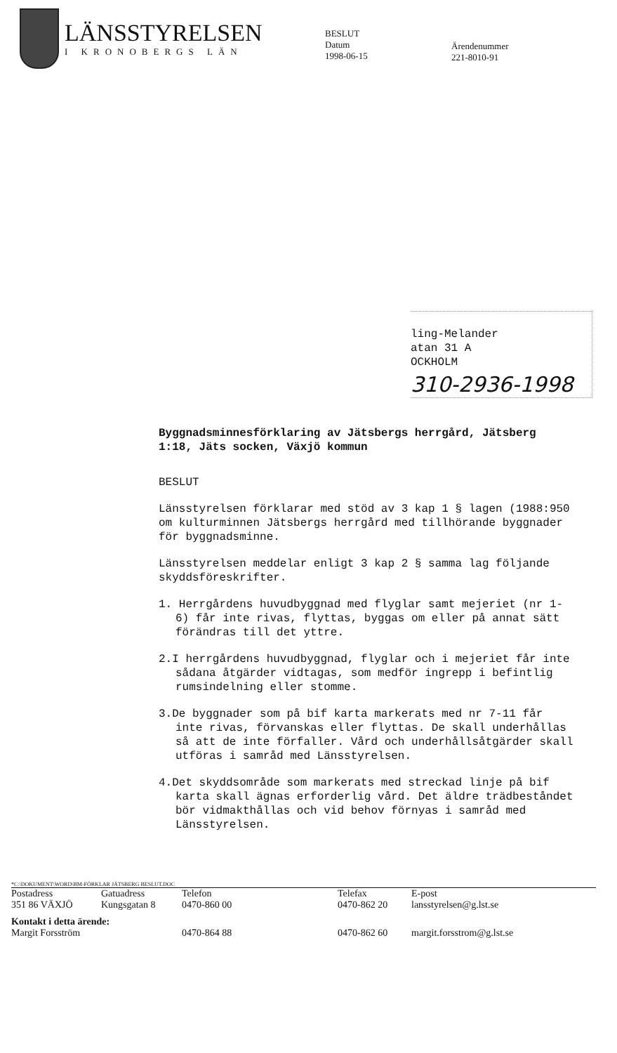LÄNSSTYRELSEN
I KRONOBERGS LÄN
BESLUT
Datum
1998-06-15
Ärendenummer
221-8010-91
ling-Melander
atan 31 A
OCKHOLM
310-2936-1998
Byggnadsminnesförklaring av Jätsbergs herrgård, Jätsberg 1:18, Jäts socken, Växjö kommun
BESLUT
Länsstyrelsen förklarar med stöd av 3 kap 1 § lagen (1988:950 om kulturminnen Jätsbergs herrgård med tillhörande byggnader för byggnadsminne.
Länsstyrelsen meddelar enligt 3 kap 2 § samma lag följande skyddsföreskrifter.
1. Herrgårdens huvudbyggnad med flyglar samt mejeriet (nr 1-6) får inte rivas, flyttas, byggas om eller på annat sätt förändras till det yttre.
2.I herrgårdens huvudbyggnad, flyglar och i mejeriet får inte sådana åtgärder vidtagas, som medför ingrepp i befintlig rumsindelning eller stomme.
3.De byggnader som på bif karta markerats med nr 7-11 får inte rivas, förvanskas eller flyttas. De skall underhållas så att de inte förfaller. Vård och underhållsåtgärder skall utföras i samråd med Länsstyrelsen.
4.Det skyddsområde som markerats med streckad linje på bif karta skall ägnas erforderlig vård. Det äldre trädbeståndet bör vidmakthållas och vid behov förnyas i samråd med Länsstyrelsen.
*C:\DOKUMENT\WORD\BM-FÖRKLAR JÄTSBERG BESLUT.DOC
Postadress
351 86 VÄXJÖ Gatuadress
Kungsgatan 8 Telefon
0470-860 00 Telefax
0470-862 20 E-post
lansstyrelsen@g.lst.se
Kontakt i detta ärende:
Margit Forsström
0470-864 88
0470-862 60
margit.forsstrom@g.lst.se